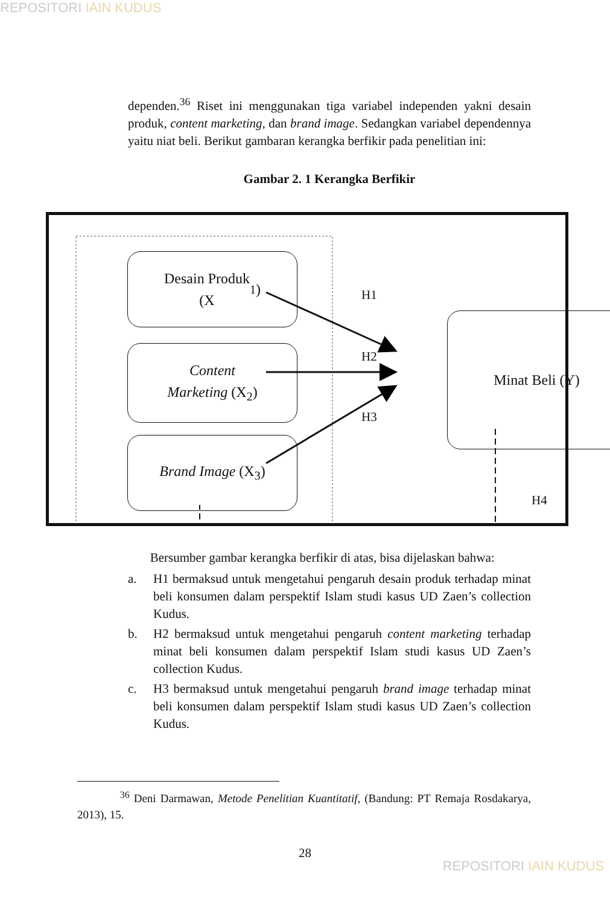REPOSITORI IAIN KUDUS
dependen.<sup>36</sup> Riset ini menggunakan tiga variabel independen yakni desain produk, content marketing, dan brand image. Sedangkan variabel dependennya yaitu niat beli. Berikut gambaran kerangka berfikir pada penelitian ini:
Gambar 2. 1 Kerangka Berfikir
Desain Produk
(X<sub>1</sub>)
Content
Marketing (X<sub>2</sub>)
Brand Image (X<sub>3</sub>)
Minat Beli (Y)
H1
H2
H3
H4
Bersumber gambar kerangka berfikir di atas, bisa dijelaskan bahwa:
a. H1 bermaksud untuk mengetahui pengaruh desain produk terhadap minat beli konsumen dalam perspektif Islam studi kasus UD Zaen’s collection Kudus.
b. H2 bermaksud untuk mengetahui pengaruh content marketing terhadap minat beli konsumen dalam perspektif Islam studi kasus UD Zaen’s collection Kudus.
c. H3 bermaksud untuk mengetahui pengaruh brand image terhadap minat beli konsumen dalam perspektif Islam studi kasus UD Zaen’s collection Kudus.
<sup>36</sup> Deni Darmawan, Metode Penelitian Kuantitatif, (Bandung: PT Remaja Rosdakarya, 2013), 15.
28
REPOSITORI IAIN KUDUS